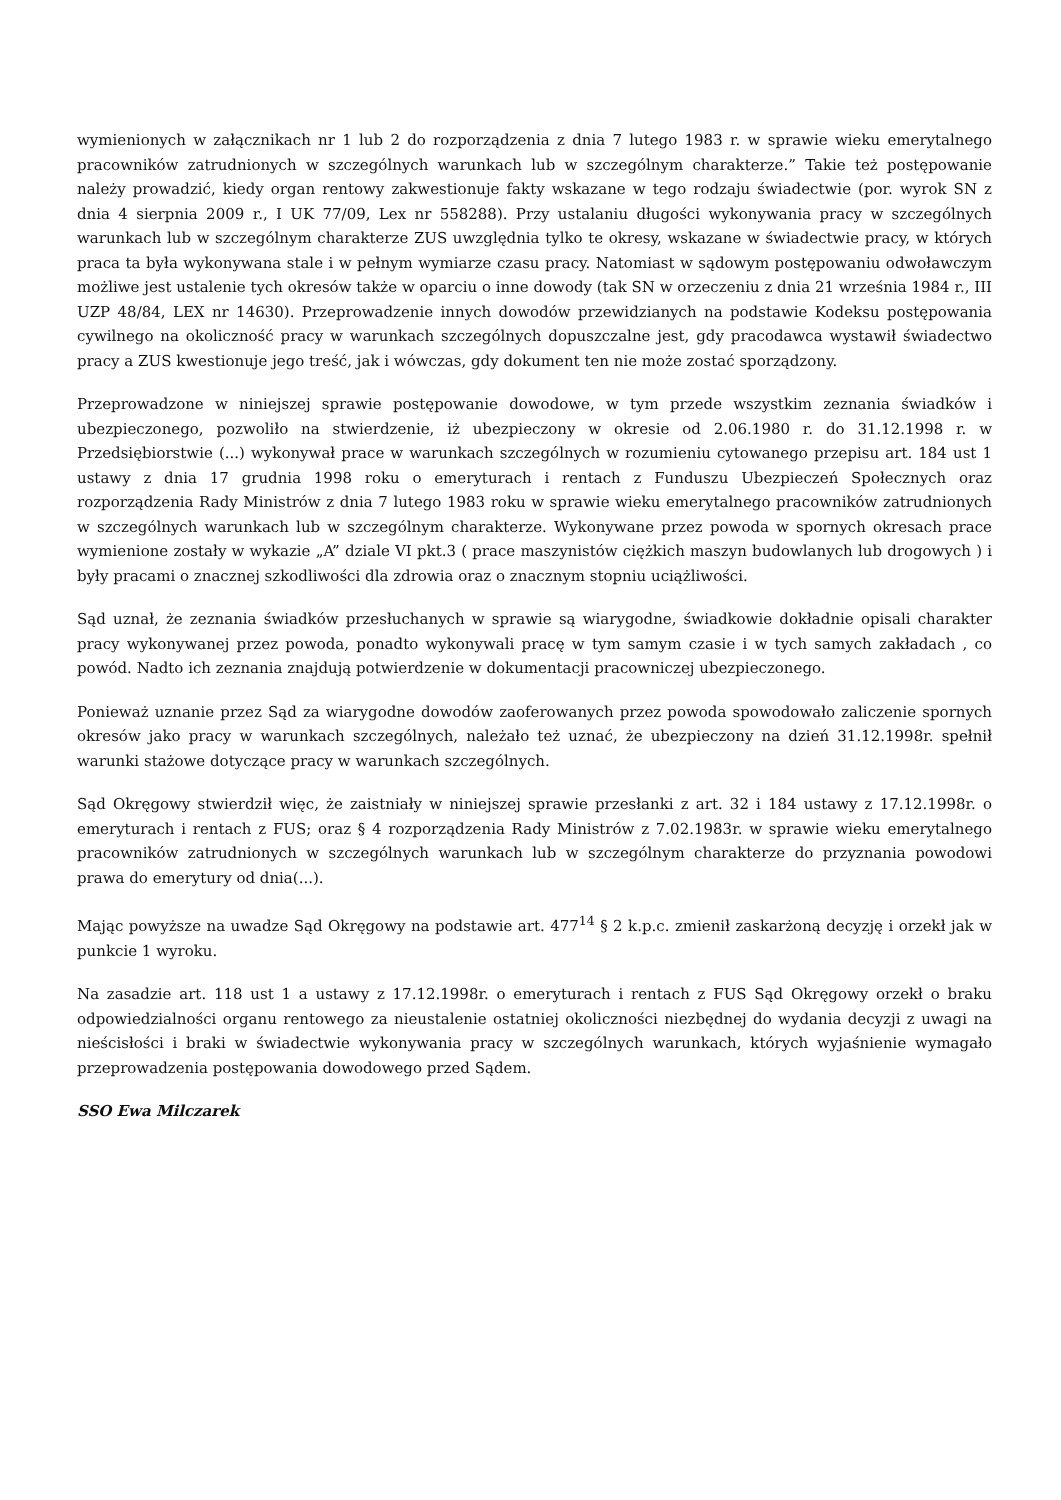wymienionych w załącznikach nr 1 lub 2 do rozporządzenia z dnia 7 lutego 1983 r. w sprawie wieku emerytalnego pracowników zatrudnionych w szczególnych warunkach lub w szczególnym charakterze.” Takie też postępowanie należy prowadzić, kiedy organ rentowy zakwestionuje fakty wskazane w tego rodzaju świadectwie (por. wyrok SN z dnia 4 sierpnia 2009 r., I UK 77/09, Lex nr 558288). Przy ustalaniu długości wykonywania pracy w szczególnych warunkach lub w szczególnym charakterze ZUS uwzględnia tylko te okresy, wskazane w świadectwie pracy, w których praca ta była wykonywana stale i w pełnym wymiarze czasu pracy. Natomiast w sądowym postępowaniu odwoławczym możliwe jest ustalenie tych okresów także w oparciu o inne dowody (tak SN w orzeczeniu z dnia 21 września 1984 r., III UZP 48/84, LEX nr 14630). Przeprowadzenie innych dowodów przewidzianych na podstawie Kodeksu postępowania cywilnego na okoliczność pracy w warunkach szczególnych dopuszczalne jest, gdy pracodawca wystawił świadectwo pracy a ZUS kwestionuje jego treść, jak i wówczas, gdy dokument ten nie może zostać sporządzony.
Przeprowadzone w niniejszej sprawie postępowanie dowodowe, w tym przede wszystkim zeznania świadków i ubezpieczonego, pozwoliło na stwierdzenie, iż ubezpieczony w okresie od 2.06.1980 r. do 31.12.1998 r. w Przedsiębiorstwie (...) wykonywał prace w warunkach szczególnych w rozumieniu cytowanego przepisu art. 184 ust 1 ustawy z dnia 17 grudnia 1998 roku o emeryturach i rentach z Funduszu Ubezpieczeń Społecznych oraz rozporządzenia Rady Ministrów z dnia 7 lutego 1983 roku w sprawie wieku emerytalnego pracowników zatrudnionych w szczególnych warunkach lub w szczególnym charakterze. Wykonywane przez powoda w spornych okresach prace wymienione zostały w wykazie „A” dziale VI pkt.3 ( prace maszynistów ciężkich maszyn budowlanych lub drogowych ) i były pracami o znacznej szkodliwości dla zdrowia oraz o znacznym stopniu uciążliwości.
Sąd uznał, że zeznania świadków przesłuchanych w sprawie są wiarygodne, świadkowie dokładnie opisali charakter pracy wykonywanej przez powoda, ponadto wykonywali pracę w tym samym czasie i w tych samych zakładach , co powód. Nadto ich zeznania znajdują potwierdzenie w dokumentacji pracowniczej ubezpieczonego.
Ponieważ uznanie przez Sąd za wiarygodne dowodów zaoferowanych przez powoda spowodowało zaliczenie spornych okresów jako pracy w warunkach szczególnych, należało też uznać, że ubezpieczony na dzień 31.12.1998r. spełnił warunki stażowe dotyczące pracy w warunkach szczególnych.
Sąd Okręgowy stwierdził więc, że zaistniały w niniejszej sprawie przesłanki z art. 32 i 184 ustawy z 17.12.1998r. o emeryturach i rentach z FUS; oraz § 4 rozporządzenia Rady Ministrów z 7.02.1983r. w sprawie wieku emerytalnego pracowników zatrudnionych w szczególnych warunkach lub w szczególnym charakterze do przyznania powodowi prawa do emerytury od dnia(...).
Mając powyższe na uwadze Sąd Okręgowy na podstawie art. 477<sup>14</sup> § 2 k.p.c. zmienił zaskarżoną decyzję i orzekł jak w punkcie 1 wyroku.
Na zasadzie art. 118 ust 1 a ustawy z 17.12.1998r. o emeryturach i rentach z FUS Sąd Okręgowy orzekł o braku odpowiedzialności organu rentowego za nieustalenie ostatniej okoliczności niezbędnej do wydania decyzji z uwagi na nieścisłości i braki w świadectwie wykonywania pracy w szczególnych warunkach, których wyjaśnienie wymagało przeprowadzenia postępowania dowodowego przed Sądem.
SSO Ewa Milczarek